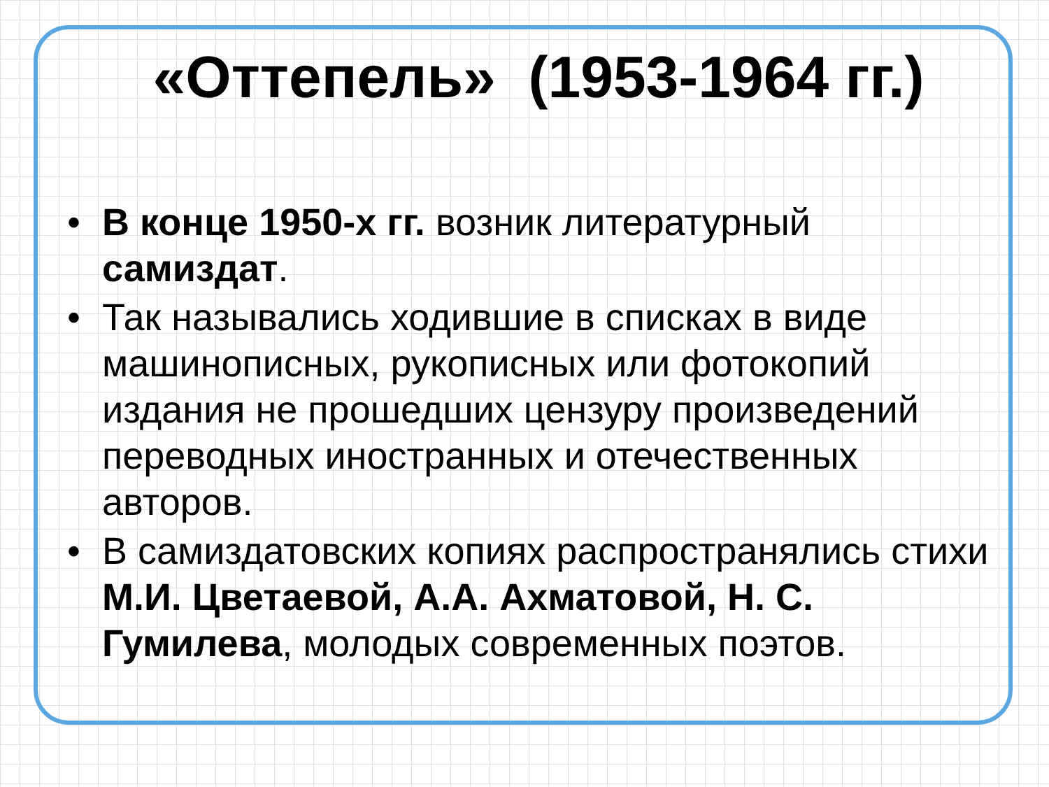«Оттепель» (1953-1964 гг.)
• В конце 1950-х гг. возник литературный самиздат.
• Так назывались ходившие в списках в виде машинописных, рукописных или фотокопий издания не прошедших цензуру произведений переводных иностранных и отечественных авторов.
• В самиздатовских копиях распространялись стихи М.И. Цветаевой, А.А. Ахматовой, Н. С. Гумилева, молодых современных поэтов.